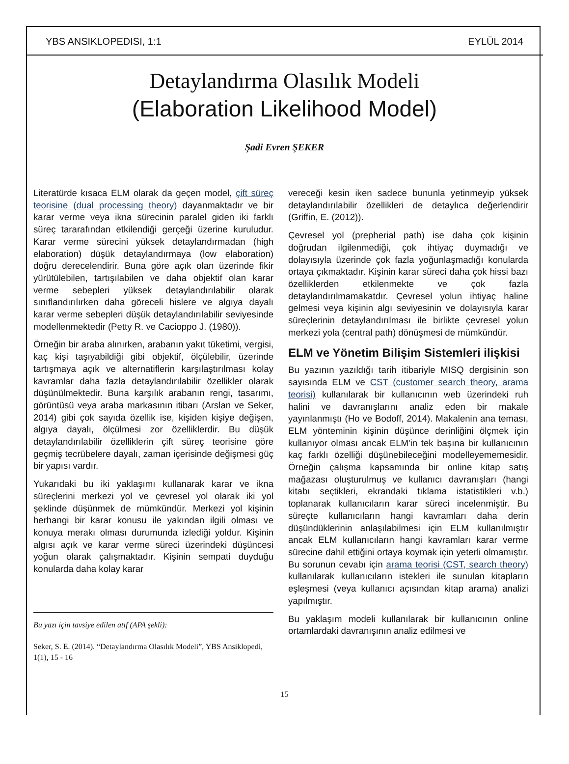YBS ANSIKLOPEDISI, 1:1 EYLÜL 2014
Detaylandırma Olasılık Modeli
(Elaboration Likelihood Model)
Şadi Evren ŞEKER
Literatürde kısaca ELM olarak da geçen model, çift süreç teorisine (dual processing theory) dayanmaktadır ve bir karar verme veya ikna sürecinin paralel giden iki farklı süreç tararafından etkilendiği gerçeği üzerine kuruludur. Karar verme sürecini yüksek detaylandırmadan (high elaboration) düşük detaylandırmaya (low elaboration) doğru derecelendirir. Buna göre açık olan üzerinde fikir yürütülebilen, tartışılabilen ve daha objektif olan karar verme sebepleri yüksek detaylandırılabilir olarak sınıflandırılırken daha göreceli hislere ve algıya dayalı karar verme sebepleri düşük detaylandırılabilir seviyesinde modellenmektedir (Petty R. ve Cacioppo J. (1980)).
Örneğin bir araba alınırken, arabanın yakıt tüketimi, vergisi, kaç kişi taşıyabildiği gibi objektif, ölçülebilir, üzerinde tartışmaya açık ve alternatiflerin karşılaştırılması kolay kavramlar daha fazla detaylandırılabilir özellikler olarak düşünülmektedir. Buna karşılık arabanın rengi, tasarımı, görüntüsü veya araba markasının itibarı (Arslan ve Seker, 2014) gibi çok sayıda özellik ise, kişiden kişiye değişen, algıya dayalı, ölçülmesi zor özelliklerdir. Bu düşük detaylandırılabilir özelliklerin çift süreç teorisine göre geçmiş tecrübelere dayalı, zaman içerisinde değişmesi güç bir yapısı vardır.
Yukarıdaki bu iki yaklaşımı kullanarak karar ve ikna süreçlerini merkezi yol ve çevresel yol olarak iki yol şeklinde düşünmek de mümkündür. Merkezi yol kişinin herhangi bir karar konusu ile yakından ilgili olması ve konuya merakı olması durumunda izlediği yoldur. Kişinin algısı açık ve karar verme süreci üzerindeki düşüncesi yoğun olarak çalışmaktadır. Kişinin sempati duyduğu konularda daha kolay karar
Bu yazı için tavsiye edilen atıf (APA şekli):
Seker, S. E. (2014). “Detaylandırma Olasılık Modeli”, YBS Ansiklopedi, 1(1), 15 - 16
vereceği kesin iken sadece bununla yetinmeyip yüksek detaylandırılabilir özellikleri de detaylıca değerlendirir (Griffin, E. (2012)).
Çevresel yol (prepherial path) ise daha çok kişinin doğrudan ilgilenmediği, çok ihtiyaç duymadığı ve dolayısıyla üzerinde çok fazla yoğunlaşmadığı konularda ortaya çıkmaktadır. Kişinin karar süreci daha çok hissi bazı özelliklerden etkilenmekte ve çok fazla detaylandırılmamakatdır. Çevresel yolun ihtiyaç haline gelmesi veya kişinin algı seviyesinin ve dolayısıyla karar süreçlerinin detaylandırılması ile birlikte çevresel yolun merkezi yola (central path) dönüşmesi de mümkündür.
ELM ve Yönetim Bilişim Sistemleri ilişkisi
Bu yazının yazıldığı tarih itibariyle MISQ dergisinin son sayısında ELM ve CST (customer search theory, arama teorisi) kullanılarak bir kullanıcının web üzerindeki ruh halini ve davranışlarını analiz eden bir makale yayınlanmıştı (Ho ve Bodoff, 2014). Makalenin ana teması, ELM yönteminin kişinin düşünce derinliğini ölçmek için kullanıyor olması ancak ELM'in tek başına bir kullanıcının kaç farklı özelliği düşünebileceğini modelleyememesidir. Örneğin çalışma kapsamında bir online kitap satış mağazası oluşturulmuş ve kullanıcı davranışları (hangi kitabı seçtikleri, ekrandaki tıklama istatistikleri v.b.) toplanarak kullanıcıların karar süreci incelenmiştir. Bu süreçte kullanıcıların hangi kavramları daha derin düşündüklerinin anlaşılabilmesi için ELM kullanılmıştır ancak ELM kullanıcıların hangi kavramları karar verme sürecine dahil ettiğini ortaya koymak için yeterli olmamıştır. Bu sorunun cevabı için arama teorisi (CST, search theory) kullanılarak kullanıcıların istekleri ile sunulan kitapların eşleşmesi (veya kullanıcı açısından kitap arama) analizi yapılmıştır.
Bu yaklaşım modeli kullanılarak bir kullanıcının online ortamlardaki davranışının analiz edilmesi ve
15